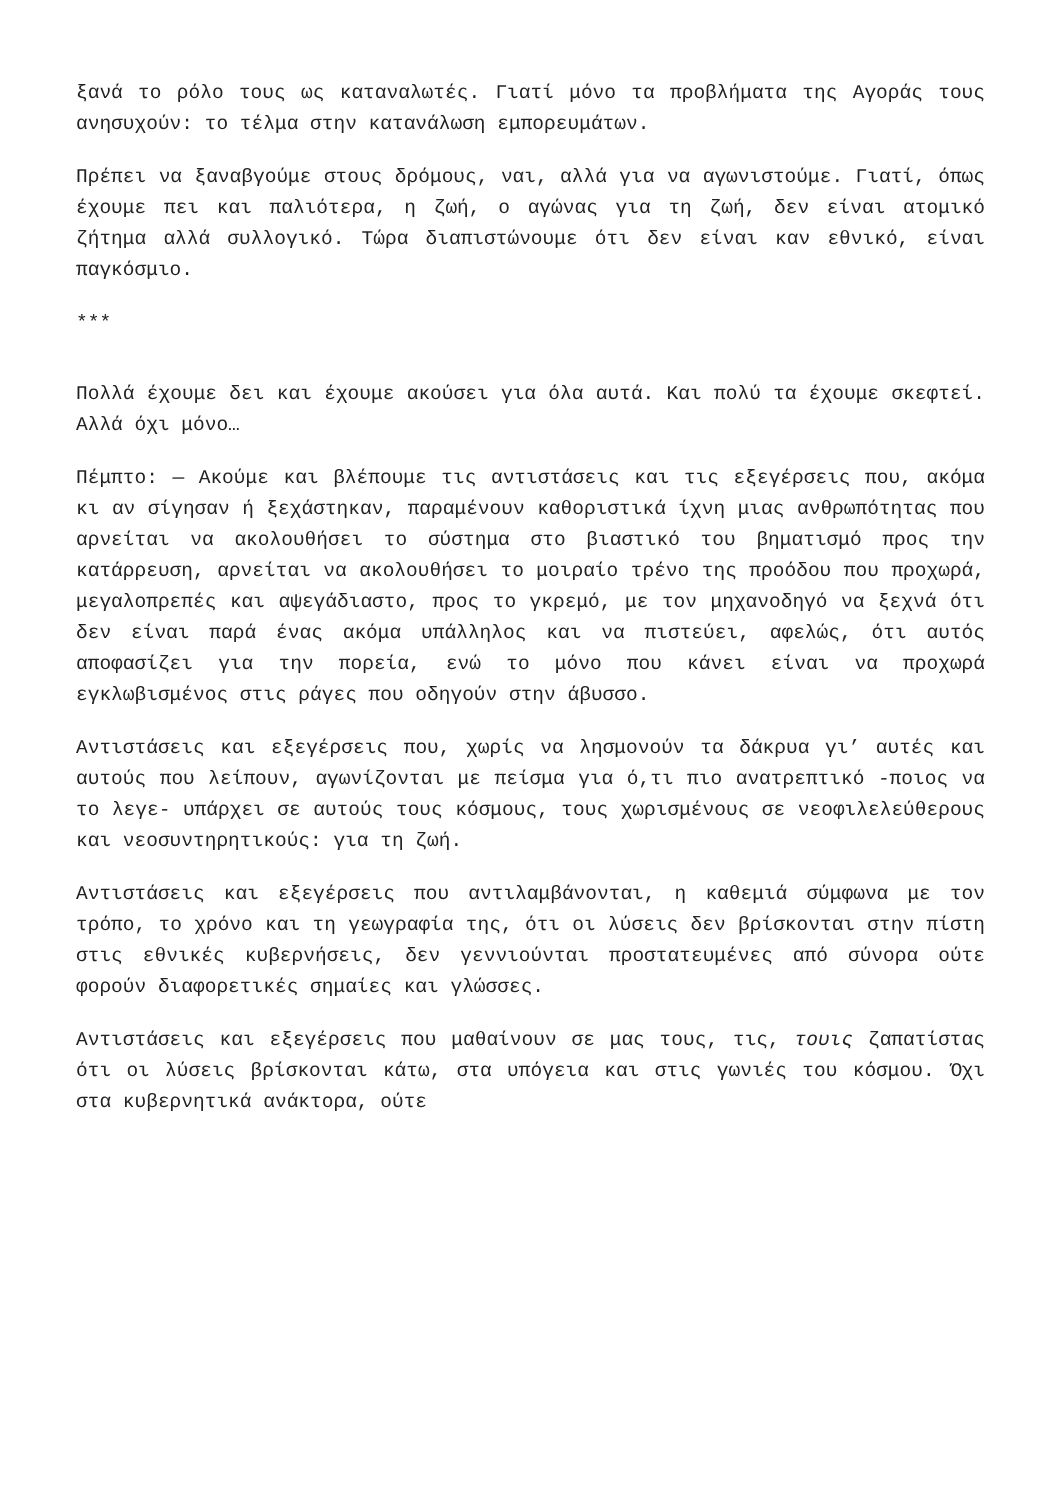ξανά το ρόλο τους ως καταναλωτές. Γιατί μόνο τα προβλήματα της Αγοράς τους ανησυχούν: το τέλμα στην κατανάλωση εμπορευμάτων.
Πρέπει να ξαναβγούμε στους δρόμους, ναι, αλλά για να αγωνιστούμε. Γιατί, όπως έχουμε πει και παλιότερα, η ζωή, ο αγώνας για τη ζωή, δεν είναι ατομικό ζήτημα αλλά συλλογικό. Τώρα διαπιστώνουμε ότι δεν είναι καν εθνικό, είναι παγκόσμιο.
***
Πολλά έχουμε δει και έχουμε ακούσει για όλα αυτά. Και πολύ τα έχουμε σκεφτεί. Αλλά όχι μόνο…
Πέμπτο: — Ακούμε και βλέπουμε τις αντιστάσεις και τις εξεγέρσεις που, ακόμα κι αν σίγησαν ή ξεχάστηκαν, παραμένουν καθοριστικά ίχνη μιας ανθρωπότητας που αρνείται να ακολουθήσει το σύστημα στο βιαστικό του βηματισμό προς την κατάρρευση, αρνείται να ακολουθήσει το μοιραίο τρένο της προόδου που προχωρά, μεγαλοπρεπές και αψεγάδιαστο, προς το γκρεμό, με τον μηχανοδηγό να ξεχνά ότι δεν είναι παρά ένας ακόμα υπάλληλος και να πιστεύει, αφελώς, ότι αυτός αποφασίζει για την πορεία, ενώ το μόνο που κάνει είναι να προχωρά εγκλωβισμένος στις ράγες που οδηγούν στην άβυσσο.
Αντιστάσεις και εξεγέρσεις που, χωρίς να λησμονούν τα δάκρυα γι’ αυτές και αυτούς που λείπουν, αγωνίζονται με πείσμα για ό,τι πιο ανατρεπτικό -ποιος να το λεγε- υπάρχει σε αυτούς τους κόσμους, τους χωρισμένους σε νεοφιλελεύθερους και νεοσυντηρητικούς: για τη ζωή.
Αντιστάσεις και εξεγέρσεις που αντιλαμβάνονται, η καθεμιά σύμφωνα με τον τρόπο, το χρόνο και τη γεωγραφία της, ότι οι λύσεις δεν βρίσκονται στην πίστη στις εθνικές κυβερνήσεις, δεν γεννιούνται προστατευμένες από σύνορα ούτε φορούν διαφορετικές σημαίες και γλώσσες.
Αντιστάσεις και εξεγέρσεις που μαθαίνουν σε μας τους, τις, τουις ζαπατίστας ότι οι λύσεις βρίσκονται κάτω, στα υπόγεια και στις γωνιές του κόσμου. Όχι στα κυβερνητικά ανάκτορα, ούτε